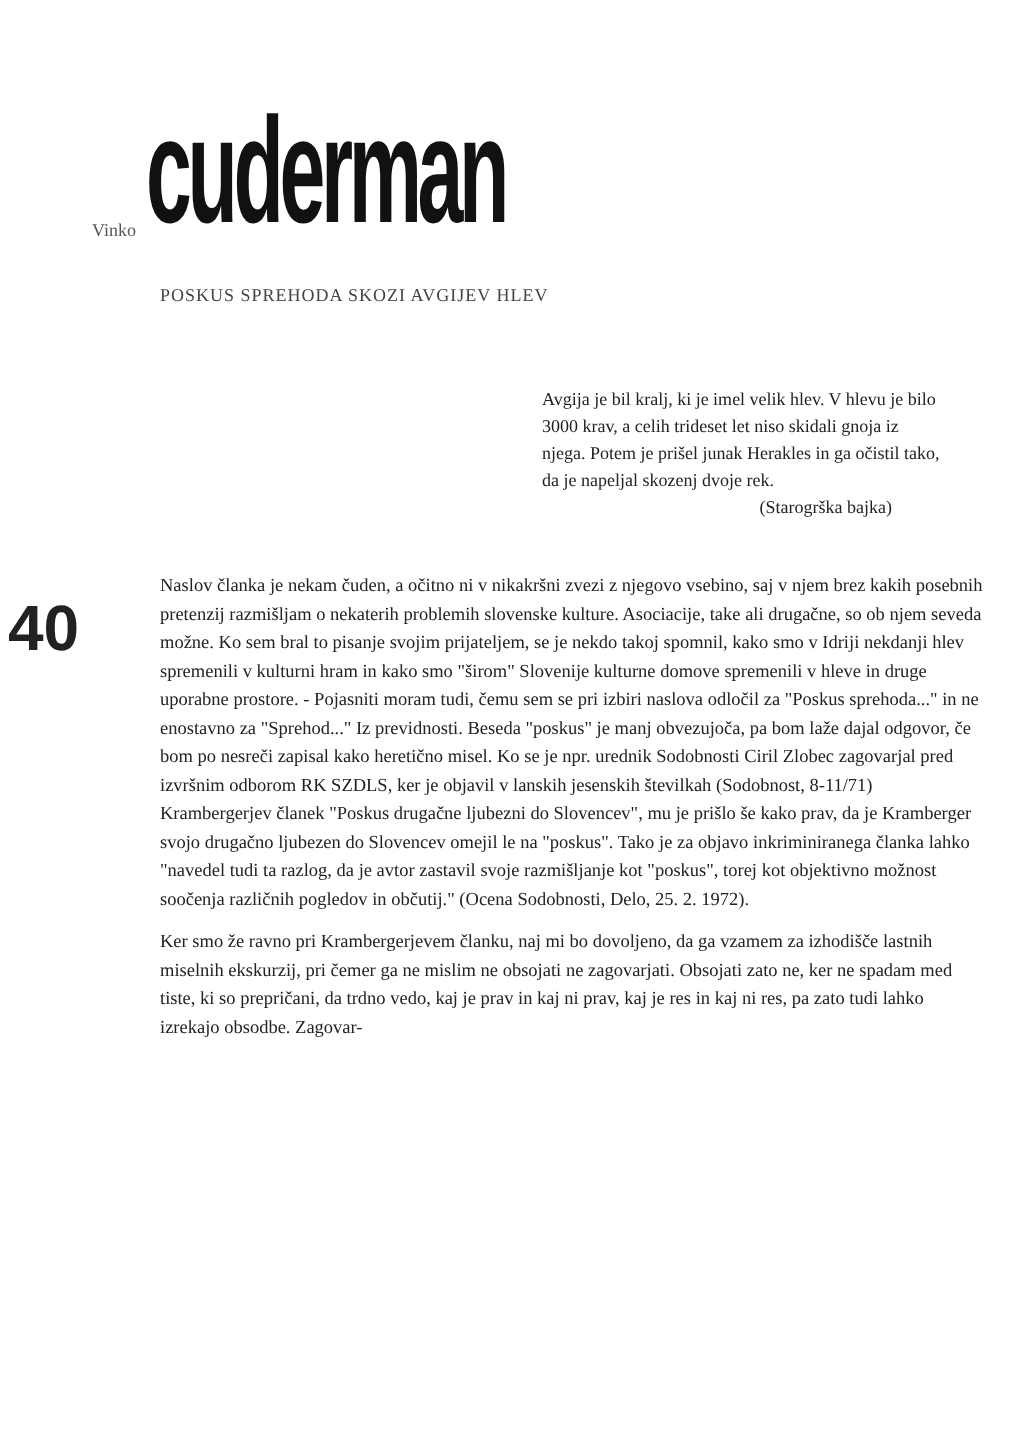Vinko cuderman
POSKUS SPREHODA SKOZI AVGIJEV HLEV
Avgija je bil kralj, ki je imel velik hlev. V hlevu je bilo 3000 krav, a celih trideset let niso skidali gnoja iz njega. Potem je prišel junak Herakles in ga očistil tako, da je napeljal skozenj dvoje rek.
(Starogrška bajka)
40
Naslov članka je nekam čuden, a očitno ni v nikakršni zvezi z njegovo vsebino, saj v njem brez kakih posebnih pretenzij razmišljam o nekaterih problemih slovenske kulture. Asociacije, take ali drugačne, so ob njem seveda možne. Ko sem bral to pisanje svojim prijateljem, se je nekdo takoj spomnil, kako smo v Idriji nekdanji hlev spremenili v kulturni hram in kako smo "širom" Slovenije kulturne domove spremenili v hleve in druge uporabne prostore. - Pojasniti moram tudi, čemu sem se pri izbiri naslova odločil za "Poskus sprehoda..." in ne enostavno za "Sprehod..." Iz previdnosti. Beseda "poskus" je manj obvezujoča, pa bom laže dajal odgovor, če bom po nesreči zapisal kako heretično misel. Ko se je npr. urednik Sodobnosti Ciril Zlobec zagovarjal pred izvršnim odborom RK SZDLS, ker je objavil v lanskih jesenskih številkah (Sodobnost, 8-11/71) Krambergerjev članek "Poskus drugačne ljubezni do Slovencev", mu je prišlo še kako prav, da je Kramberger svojo drugačno ljubezen do Slovencev omejil le na "poskus". Tako je za objavo inkriminiranega članka lahko "navedel tudi ta razlog, da je avtor zastavil svoje razmišljanje kot "poskus", torej kot objektivno možnost soočenja različnih pogledov in občutij." (Ocena Sodobnosti, Delo, 25. 2. 1972).
Ker smo že ravno pri Krambergerjevem članku, naj mi bo dovoljeno, da ga vzamem za izhodišče lastnih miselnih ekskurzij, pri čemer ga ne mislim ne obsojati ne zagovarjati. Obsojati zato ne, ker ne spadam med tiste, ki so prepričani, da trdno vedo, kaj je prav in kaj ni prav, kaj je res in kaj ni res, pa zato tudi lahko izrekajo obsodbe. Zagovar-